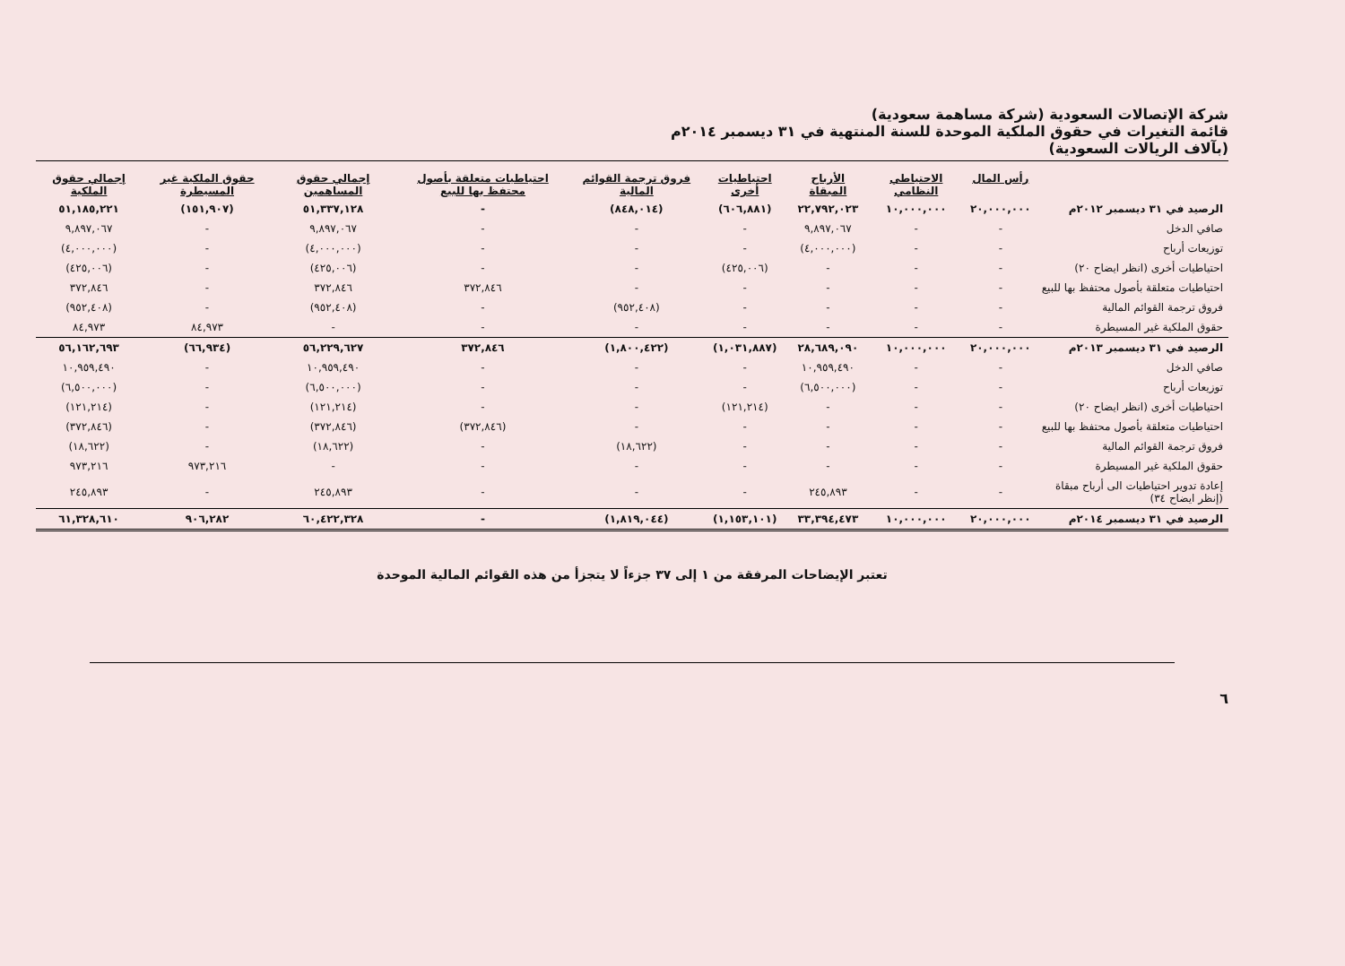شركة الإتصالات السعودية (شركة مساهمة سعودية)
قائمة التغيرات في حقوق الملكية الموحدة للسنة المنتهية في ٣١ ديسمبر ٢٠١٤م
(بآلاف الريالات السعودية)
| | رأس المال | الاحتياطي النظامي | الأرباح المبقاة | احتياطيات أخرى | فروق ترجمة القوائم المالية | احتياطيات متعلقة بأصول محتفظ بها للبيع | إجمالي حقوق المساهمين | حقوق الملكية غير المسيطرة | إجمالي حقوق الملكية |
| --- | --- | --- | --- | --- | --- | --- | --- | --- | --- |
| الرصيد في ٣١ ديسمبر ٢٠١٢م | ٢٠,٠٠٠,٠٠٠ | ١٠,٠٠٠,٠٠٠ | ٢٢,٧٩٢,٠٢٣ | (٦٠٦,٨٨١) | (٨٤٨,٠١٤) | - | ٥١,٣٣٧,١٢٨ | (١٥١,٩٠٧) | ٥١,١٨٥,٢٢١ |
| صافي الدخل | - | - | ٩,٨٩٧,٠٦٧ | - | - | - | ٩,٨٩٧,٠٦٧ | - | ٩,٨٩٧,٠٦٧ |
| توزيعات أرباح | - | - | (٤,٠٠٠,٠٠٠) | - | - | - | (٤,٠٠٠,٠٠٠) | - | (٤,٠٠٠,٠٠٠) |
| احتياطيات أخرى (انظر ايضاح ٢٠) | - | - | - | (٤٢٥,٠٠٦) | - | - | (٤٢٥,٠٠٦) | - | (٤٢٥,٠٠٦) |
| احتياطيات متعلقة بأصول محتفظ بها للبيع | - | - | - | - | - | ٣٧٢,٨٤٦ | ٣٧٢,٨٤٦ | - | ٣٧٢,٨٤٦ |
| فروق ترجمة القوائم المالية | - | - | - | - | (٩٥٢,٤٠٨) | - | (٩٥٢,٤٠٨) | - | (٩٥٢,٤٠٨) |
| حقوق الملكية غير المسيطرة | - | - | - | - | - | - | - | ٨٤,٩٧٣ | ٨٤,٩٧٣ |
| الرصيد في ٣١ ديسمبر ٢٠١٣م | ٢٠,٠٠٠,٠٠٠ | ١٠,٠٠٠,٠٠٠ | ٢٨,٦٨٩,٠٩٠ | (١,٠٣١,٨٨٧) | (١,٨٠٠,٤٢٢) | ٣٧٢,٨٤٦ | ٥٦,٢٢٩,٦٢٧ | (٦٦,٩٣٤) | ٥٦,١٦٢,٦٩٣ |
| صافي الدخل | - | - | ١٠,٩٥٩,٤٩٠ | - | - | - | ١٠,٩٥٩,٤٩٠ | - | ١٠,٩٥٩,٤٩٠ |
| توزيعات أرباح | - | - | (٦,٥٠٠,٠٠٠) | - | - | - | (٦,٥٠٠,٠٠٠) | - | (٦,٥٠٠,٠٠٠) |
| احتياطيات أخرى (انظر ايضاح ٢٠) | - | - | - | (١٢١,٢١٤) | - | - | (١٢١,٢١٤) | - | (١٢١,٢١٤) |
| احتياطيات متعلقة بأصول محتفظ بها للبيع | - | - | - | - | - | (٣٧٢,٨٤٦) | (٣٧٢,٨٤٦) | - | (٣٧٢,٨٤٦) |
| فروق ترجمة القوائم المالية | - | - | - | - | (١٨,٦٢٢) | - | (١٨,٦٢٢) | - | (١٨,٦٢٢) |
| حقوق الملكية غير المسيطرة | - | - | - | - | - | - | - | ٩٧٣,٢١٦ | ٩٧٣,٢١٦ |
| إعادة تدوير احتياطيات الى أرباح مبقاة (إنظر ايضاح ٣٤) | - | - | ٢٤٥,٨٩٣ | - | - | - | ٢٤٥,٨٩٣ | - | ٢٤٥,٨٩٣ |
| الرصيد في ٣١ ديسمبر ٢٠١٤م | ٢٠,٠٠٠,٠٠٠ | ١٠,٠٠٠,٠٠٠ | ٣٣,٣٩٤,٤٧٣ | (١,١٥٣,١٠١) | (١,٨١٩,٠٤٤) | - | ٦٠,٤٢٢,٣٢٨ | ٩٠٦,٢٨٢ | ٦١,٣٢٨,٦١٠ |
تعتبر الإيضاحات المرفقة من ١ إلى ٣٧ جزءاً لا يتجزأ من هذه القوائم المالية الموحدة
٦